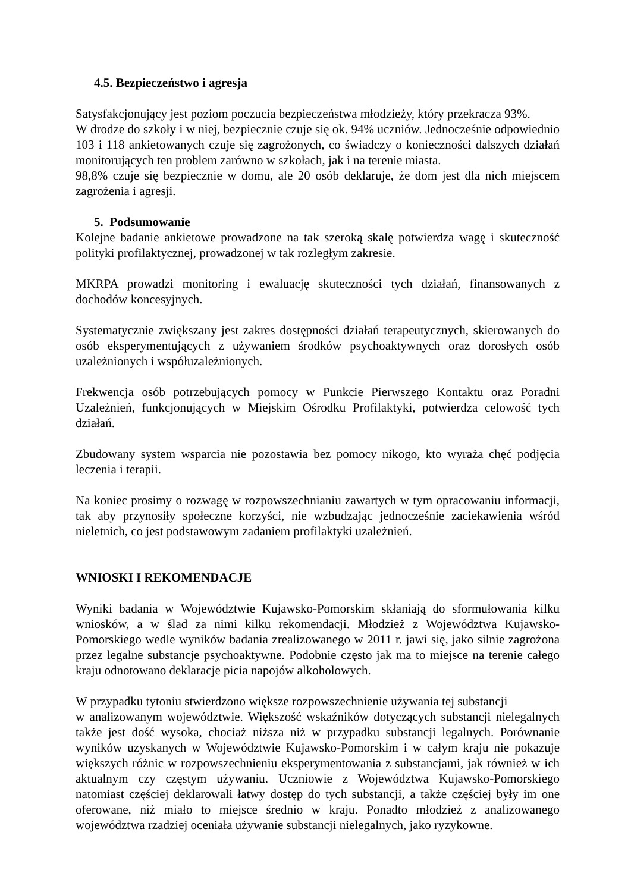4.5. Bezpieczeństwo i agresja
Satysfakcjonujący jest poziom poczucia bezpieczeństwa młodzieży, który przekracza 93%.
W drodze do szkoły i w niej, bezpiecznie czuje się ok. 94% uczniów. Jednocześnie odpowiednio 103 i 118 ankietowanych czuje się zagrożonych, co świadczy o konieczności dalszych działań monitorujących ten problem zarówno w szkołach, jak i na terenie miasta.
98,8% czuje się bezpiecznie w domu, ale 20 osób deklaruje, że dom jest dla nich miejscem zagrożenia i agresji.
5. Podsumowanie
Kolejne badanie ankietowe prowadzone na tak szeroką skalę potwierdza wagę i skuteczność polityki profilaktycznej, prowadzonej w tak rozległym zakresie.
MKRPA prowadzi monitoring i ewaluację skuteczności tych działań, finansowanych z dochodów koncesyjnych.
Systematycznie zwiększany jest zakres dostępności działań terapeutycznych, skierowanych do osób eksperymentujących z używaniem środków psychoaktywnych oraz dorosłych osób uzależnionych i współuzależnionych.
Frekwencja osób potrzebujących pomocy w Punkcie Pierwszego Kontaktu oraz Poradni Uzależnień, funkcjonujących w Miejskim Ośrodku Profilaktyki, potwierdza celowość tych działań.
Zbudowany system wsparcia nie pozostawia bez pomocy nikogo, kto wyraża chęć podjęcia leczenia i terapii.
Na koniec prosimy o rozwagę w rozpowszechnianiu zawartych w tym opracowaniu informacji, tak aby przynosiły społeczne korzyści, nie wzbudzając jednocześnie zaciekawienia wśród nieletnich, co jest podstawowym zadaniem profilaktyki uzależnień.
WNIOSKI I REKOMENDACJE
Wyniki badania w Województwie Kujawsko-Pomorskim skłaniają do sformułowania kilku wniosków, a w ślad za nimi kilku rekomendacji. Młodzież z Województwa Kujawsko-Pomorskiego wedle wyników badania zrealizowanego w 2011 r. jawi się, jako silnie zagrożona przez legalne substancje psychoaktywne. Podobnie często jak ma to miejsce na terenie całego kraju odnotowano deklaracje picia napojów alkoholowych.
W przypadku tytoniu stwierdzono większe rozpowszechnienie używania tej substancji
w analizowanym województwie. Większość wskaźników dotyczących substancji nielegalnych także jest dość wysoka, chociaż niższa niż w przypadku substancji legalnych. Porównanie wyników uzyskanych w Województwie Kujawsko-Pomorskim i w całym kraju nie pokazuje większych różnic w rozpowszechnieniu eksperymentowania z substancjami, jak również w ich aktualnym czy częstym używaniu. Uczniowie z Województwa Kujawsko-Pomorskiego natomiast częściej deklarowali łatwy dostęp do tych substancji, a także częściej były im one oferowane, niż miało to miejsce średnio w kraju. Ponadto młodzież z analizowanego województwa rzadziej oceniała używanie substancji nielegalnych, jako ryzykowne.